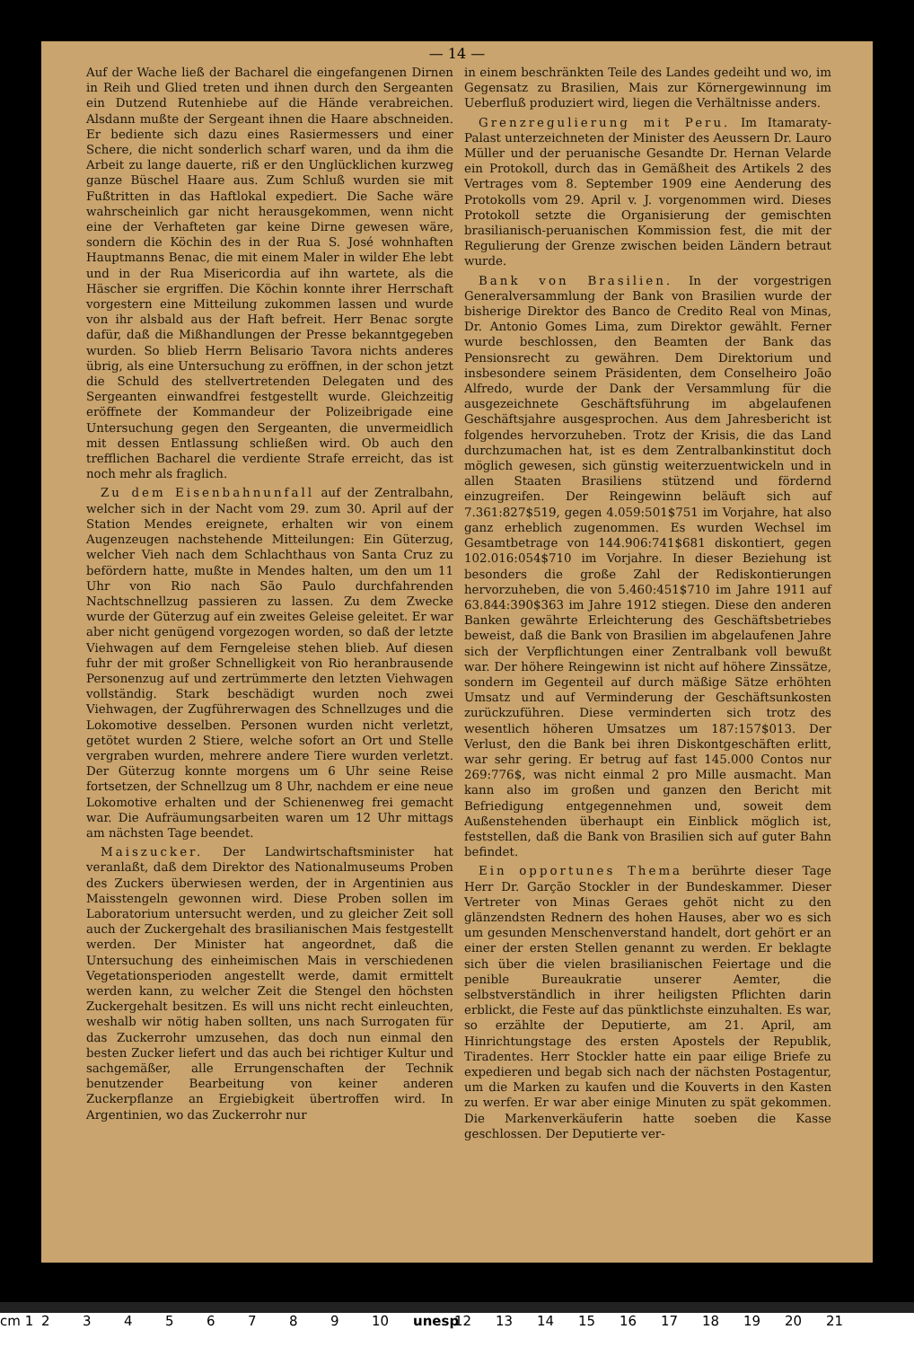— 14 —
Auf der Wache ließ der Bacharel die eingefangenen Dirnen in Reih und Glied treten und ihnen durch den Sergeanten ein Dutzend Rutenhiebe auf die Hände verabreichen. Alsdann mußte der Sergeant ihnen die Haare abschneiden. Er bediente sich dazu eines Rasiermessers und einer Schere, die nicht sonderlich scharf waren, und da ihm die Arbeit zu lange dauerte, riß er den Unglücklichen kurzweg ganze Büschel Haare aus. Zum Schluß wurden sie mit Fußtritten in das Haftlokal expediert. Die Sache wäre wahrscheinlich gar nicht herausgekommen, wenn nicht eine der Verhafteten gar keine Dirne gewesen wäre, sondern die Köchin des in der Rua S. José wohnhaften Hauptmanns Benac, die mit einem Maler in wilder Ehe lebt und in der Rua Misericordia auf ihn wartete, als die Häscher sie ergriffen. Die Köchin konnte ihrer Herrschaft vorgestern eine Mitteilung zukommen lassen und wurde von ihr alsbald aus der Haft befreit. Herr Benac sorgte dafür, daß die Mißhandlungen der Presse bekanntgegeben wurden. So blieb Herrn Belisario Tavora nichts anderes übrig, als eine Untersuchung zu eröffnen, in der schon jetzt die Schuld des stellvertretenden Delegaten und des Sergeanten einwandfrei festgestellt wurde. Gleichzeitig eröffnete der Kommandeur der Polizeibrigade eine Untersuchung gegen den Sergeanten, die unvermeidlich mit dessen Entlassung schließen wird. Ob auch den trefflichen Bacharel die verdiente Strafe erreicht, das ist noch mehr als fraglich.
Zu dem Eisenbahnunfall auf der Zentralbahn, welcher sich in der Nacht vom 29. zum 30. April auf der Station Mendes ereignete, erhalten wir von einem Augenzeugen nachstehende Mitteilungen: Ein Güterzug, welcher Vieh nach dem Schlachthaus von Santa Cruz zu befördern hatte, mußte in Mendes halten, um den um 11 Uhr von Rio nach São Paulo durchfahrenden Nachtschnellzug passieren zu lassen. Zu dem Zwecke wurde der Güterzug auf ein zweites Geleise geleitet. Er war aber nicht genügend vorgezogen worden, so daß der letzte Viehwagen auf dem Ferngeleise stehen blieb. Auf diesen fuhr der mit großer Schnelligkeit von Rio heranbrausende Personenzug auf und zertrümmerte den letzten Viehwagen vollständig. Stark beschädigt wurden noch zwei Viehwagen, der Zugführerwagen des Schnellzuges und die Lokomotive desselben. Personen wurden nicht verletzt, getötet wurden 2 Stiere, welche sofort an Ort und Stelle vergraben wurden, mehrere andere Tiere wurden verletzt. Der Güterzug konnte morgens um 6 Uhr seine Reise fortsetzen, der Schnellzug um 8 Uhr, nachdem er eine neue Lokomotive erhalten und der Schienenweg frei gemacht war. Die Aufräumungsarbeiten waren um 12 Uhr mittags am nächsten Tage beendet.
Maiszucker. Der Landwirtschaftsminister hat veranlaßt, daß dem Direktor des Nationalmuseums Proben des Zuckers überwiesen werden, der in Argentinien aus Maisstengeln gewonnen wird. Diese Proben sollen im Laboratorium untersucht werden, und zu gleicher Zeit soll auch der Zuckergehalt des brasilianischen Mais festgestellt werden. Der Minister hat angeordnet, daß die Untersuchung des einheimischen Mais in verschiedenen Vegetationsperioden angestellt werde, damit ermittelt werden kann, zu welcher Zeit die Stengel den höchsten Zuckergehalt besitzen. Es will uns nicht recht einleuchten, weshalb wir nötig haben sollten, uns nach Surrogaten für das Zuckerrohr umzusehen, das doch nun einmal den besten Zucker liefert und das auch bei richtiger Kultur und sachgemäßer, alle Errungenschaften der Technik benutzender Bearbeitung von keiner anderen Zuckerpflanze an Ergiebigkeit übertroffen wird. In Argentinien, wo das Zuckerrohr nur
in einem beschränkten Teile des Landes gedeiht und wo, im Gegensatz zu Brasilien, Mais zur Körnergewinnung im Ueberfluß produziert wird, liegen die Verhältnisse anders.
Grenzregulierung mit Peru. Im Itamaraty-Palast unterzeichneten der Minister des Aeussern Dr. Lauro Müller und der peruanische Gesandte Dr. Hernan Velarde ein Protokoll, durch das in Gemäßheit des Artikels 2 des Vertrages vom 8. September 1909 eine Aenderung des Protokolls vom 29. April v. J. vorgenommen wird. Dieses Protokoll setzte die Organisierung der gemischten brasilianisch-peruanischen Kommission fest, die mit der Regulierung der Grenze zwischen beiden Ländern betraut wurde.
Bank von Brasilien. In der vorgestrigen Generalversammlung der Bank von Brasilien wurde der bisherige Direktor des Banco de Credito Real von Minas, Dr. Antonio Gomes Lima, zum Direktor gewählt. Ferner wurde beschlossen, den Beamten der Bank das Pensionsrecht zu gewähren. Dem Direktorium und insbesondere seinem Präsidenten, dem Conselheiro João Alfredo, wurde der Dank der Versammlung für die ausgezeichnete Geschäftsführung im abgelaufenen Geschäftsjahre ausgesprochen. Aus dem Jahresbericht ist folgendes hervorzuheben. Trotz der Krisis, die das Land durchzumachen hat, ist es dem Zentralbankinstitut doch möglich gewesen, sich günstig weiterzuentwickeln und in allen Staaten Brasiliens stützend und fördernd einzugreifen. Der Reingewinn beläuft sich auf 7.361:827$519, gegen 4.059:501$751 im Vorjahre, hat also ganz erheblich zugenommen. Es wurden Wechsel im Gesamtbetrage von 144.906:741$681 diskontiert, gegen 102.016:054$710 im Vorjahre. In dieser Beziehung ist besonders die große Zahl der Rediskontierungen hervorzuheben, die von 5.460:451$710 im Jahre 1911 auf 63.844:390$363 im Jahre 1912 stiegen. Diese den anderen Banken gewährte Erleichterung des Geschäftsbetriebes beweist, daß die Bank von Brasilien im abgelaufenen Jahre sich der Verpflichtungen einer Zentralbank voll bewußt war. Der höhere Reingewinn ist nicht auf höhere Zinssätze, sondern im Gegenteil auf durch mäßige Sätze erhöhten Umsatz und auf Verminderung der Geschäftsunkosten zurückzuführen. Diese verminderten sich trotz des wesentlich höheren Umsatzes um 187:157$013. Der Verlust, den die Bank bei ihren Diskontgeschäften erlitt, war sehr gering. Er betrug auf fast 145.000 Contos nur 269:776$, was nicht einmal 2 pro Mille ausmacht. Man kann also im großen und ganzen den Bericht mit Befriedigung entgegennehmen und, soweit dem Außenstehenden überhaupt ein Einblick möglich ist, feststellen, daß die Bank von Brasilien sich auf guter Bahn befindet.
Ein opportunes Thema berührte dieser Tage Herr Dr. Garção Stockler in der Bundeskammer. Dieser Vertreter von Minas Geraes gehöt nicht zu den glänzendsten Rednern des hohen Hauses, aber wo es sich um gesunden Menschenverstand handelt, dort gehört er an einer der ersten Stellen genannt zu werden. Er beklagte sich über die vielen brasilianischen Feiertage und die penible Bureaukratie unserer Aemter, die selbstverständlich in ihrer heiligsten Pflichten darin erblickt, die Feste auf das pünktlichste einzuhalten. Es war, so erzählte der Deputierte, am 21. April, am Hinrichtungstage des ersten Apostels der Republik, Tiradentes. Herr Stockler hatte ein paar eilige Briefe zu expedieren und begab sich nach der nächsten Postagentur, um die Marken zu kaufen und die Kouverts in den Kasten zu werfen. Er war aber einige Minuten zu spät gekommen. Die Markenverkäuferin hatte soeben die Kasse geschlossen. Der Deputierte ver-
cm 1 23456789 10 unesp 12 13 14 15 16 17 18 19 20 21